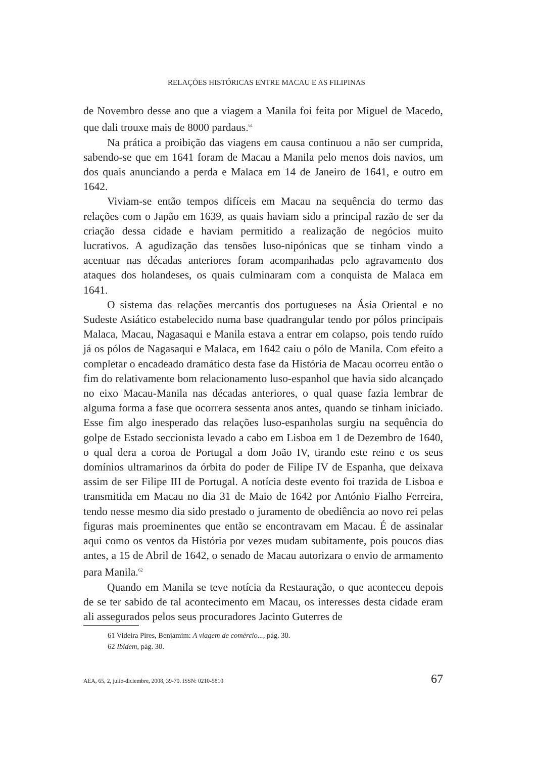RELAÇÕES HISTÓRICAS ENTRE MACAU E AS FILIPINAS
de Novembro desse ano que a viagem a Manila foi feita por Miguel de Macedo, que dali trouxe mais de 8000 pardaus.<sup>61</sup>
Na prática a proibição das viagens em causa continuou a não ser cumprida, sabendo-se que em 1641 foram de Macau a Manila pelo menos dois navios, um dos quais anunciando a perda e Malaca em 14 de Janeiro de 1641, e outro em 1642.
Viviam-se então tempos difíceis em Macau na sequência do termo das relações com o Japão em 1639, as quais haviam sido a principal razão de ser da criação dessa cidade e haviam permitido a realização de negócios muito lucrativos. A agudização das tensões luso-nipónicas que se tinham vindo a acentuar nas décadas anteriores foram acompanhadas pelo agravamento dos ataques dos holandeses, os quais culminaram com a conquista de Malaca em 1641.
O sistema das relações mercantis dos portugueses na Ásia Oriental e no Sudeste Asiático estabelecido numa base quadrangular tendo por pólos principais Malaca, Macau, Nagasaqui e Manila estava a entrar em colapso, pois tendo ruído já os pólos de Nagasaqui e Malaca, em 1642 caiu o pólo de Manila. Com efeito a completar o encadeado dramático desta fase da História de Macau ocorreu então o fim do relativamente bom relacionamento luso-espanhol que havia sido alcançado no eixo Macau-Manila nas décadas anteriores, o qual quase fazia lembrar de alguma forma a fase que ocorrera sessenta anos antes, quando se tinham iniciado. Esse fim algo inesperado das relações luso-espanholas surgiu na sequência do golpe de Estado seccionista levado a cabo em Lisboa em 1 de Dezembro de 1640, o qual dera a coroa de Portugal a dom João IV, tirando este reino e os seus domínios ultramarinos da órbita do poder de Filipe IV de Espanha, que deixava assim de ser Filipe III de Portugal. A notícia deste evento foi trazida de Lisboa e transmitida em Macau no dia 31 de Maio de 1642 por António Fialho Ferreira, tendo nesse mesmo dia sido prestado o juramento de obediência ao novo rei pelas figuras mais proeminentes que então se encontravam em Macau. É de assinalar aqui como os ventos da História por vezes mudam subitamente, pois poucos dias antes, a 15 de Abril de 1642, o senado de Macau autorizara o envio de armamento para Manila.<sup>62</sup>
Quando em Manila se teve notícia da Restauração, o que aconteceu depois de se ter sabido de tal acontecimento em Macau, os interesses desta cidade eram ali assegurados pelos seus procuradores Jacinto Guterres de
61 Videira Pires, Benjamim: A viagem de comércio..., pág. 30.
62 Ibidem, pág. 30.
AEA, 65, 2, julio-diciembre, 2008, 39-70. ISSN: 0210-5810 67